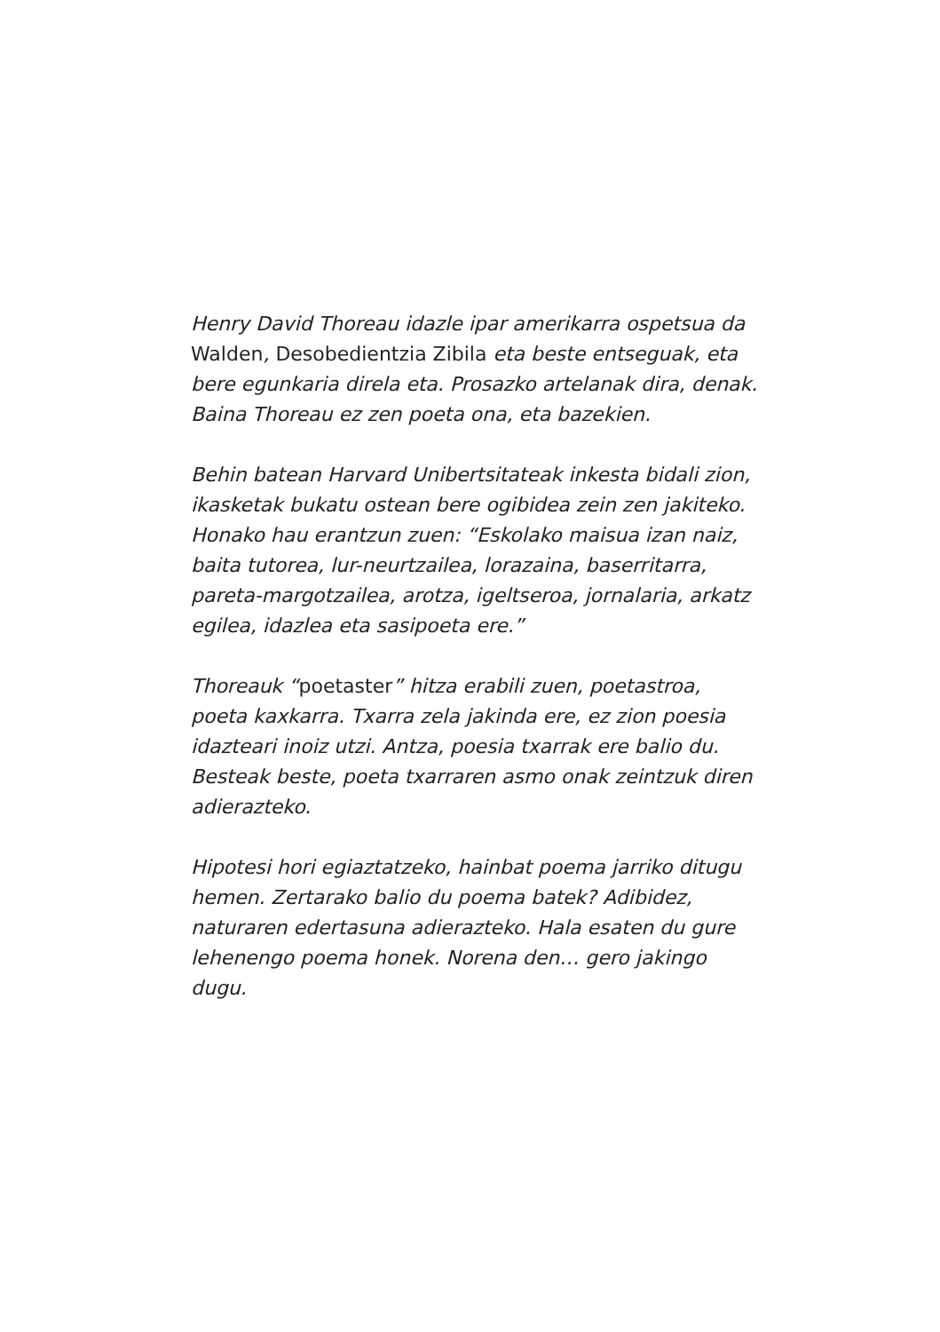Henry David Thoreau idazle ipar amerikarra ospetsua da Walden, Desobedientzia Zibila eta beste entseguak, eta bere egunkaria direla eta. Prosazko artelanak dira, denak. Baina Thoreau ez zen poeta ona, eta bazekien.
Behin batean Harvard Unibertsitateak inkesta bidali zion, ikasketak bukatu ostean bere ogibidea zein zen jakiteko. Honako hau erantzun zuen: “Eskolako maisua izan naiz, baita tutorea, lur-neurtzailea, lorazaina, baserritarra, pareta-margotzailea, arotza, igeltseroa, jornalaria, arkatz egilea, idazlea eta sasipoeta ere.”
Thoreauk “poetaster” hitza erabili zuen, poetastroa, poeta kaxkarra. Txarra zela jakinda ere, ez zion poesia idazteari inoiz utzi. Antza, poesia txarrak ere balio du. Besteak beste, poeta txarraren asmo onak zeintzuk diren adierazteko.
Hipotesi hori egiaztatzeko, hainbat poema jarriko ditugu hemen. Zertarako balio du poema batek? Adibidez, naturaren edertasuna adierazteko. Hala esaten du gure lehenengo poema honek. Norena den… gero jakingo dugu.